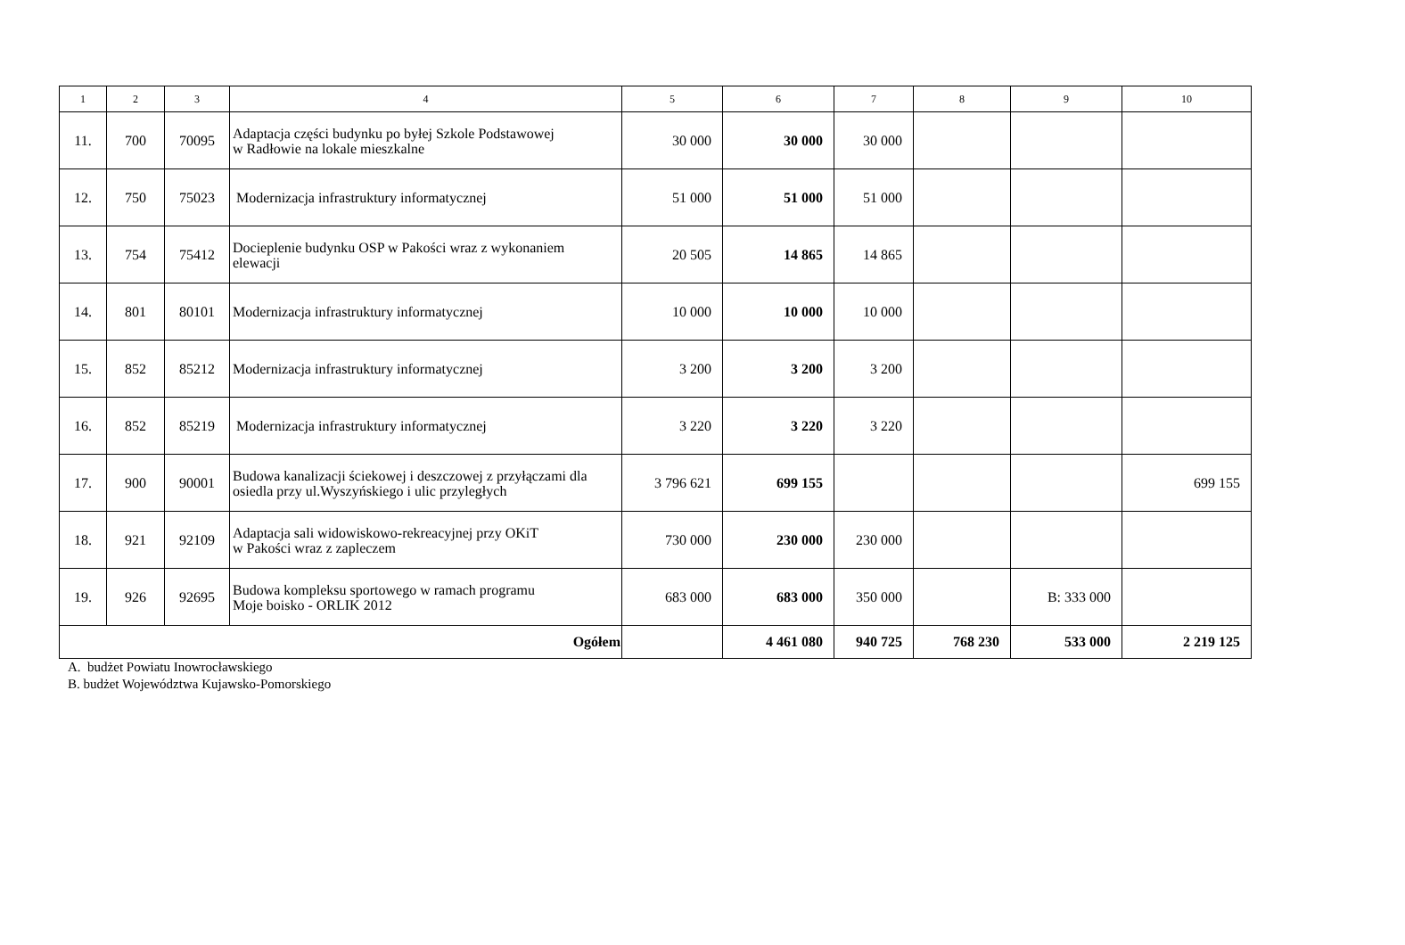| 1 | 2 | 3 | 4 | 5 | 6 | 7 | 8 | 9 | 10 |
| --- | --- | --- | --- | --- | --- | --- | --- | --- | --- |
| 11. | 700 | 70095 | Adaptacja części budynku po byłej Szkole Podstawowej w Radłowie na lokale mieszkalne | 30 000 | 30 000 | 30 000 | | | |
| 12. | 750 | 75023 | Modernizacja infrastruktury informatycznej | 51 000 | 51 000 | 51 000 | | | |
| 13. | 754 | 75412 | Docieplenie budynku OSP w Pakości wraz z wykonaniem elewacji | 20 505 | 14 865 | 14 865 | | | |
| 14. | 801 | 80101 | Modernizacja infrastruktury informatycznej | 10 000 | 10 000 | 10 000 | | | |
| 15. | 852 | 85212 | Modernizacja infrastruktury informatycznej | 3 200 | 3 200 | 3 200 | | | |
| 16. | 852 | 85219 | Modernizacja infrastruktury informatycznej | 3 220 | 3 220 | 3 220 | | | |
| 17. | 900 | 90001 | Budowa kanalizacji ściekowej i deszczowej z przyłączami dla osiedla przy ul.Wyszyńskiego i ulic przyległych | 3 796 621 | 699 155 | | | | 699 155 |
| 18. | 921 | 92109 | Adaptacja sali widowiskowo-rekreacyjnej przy OKiT w Pakości wraz z zapleczem | 730 000 | 230 000 | 230 000 | | | |
| 19. | 926 | 92695 | Budowa kompleksu sportowego w ramach programu Moje boisko - ORLIK 2012 | 683 000 | 683 000 | 350 000 | | B: 333 000 | |
| Ogółem | | | | | 4 461 080 | 940 725 | 768 230 | 533 000 | 2 219 125 |
A. budżet Powiatu Inowrocławskiego
B. budżet Województwa Kujawsko-Pomorskiego